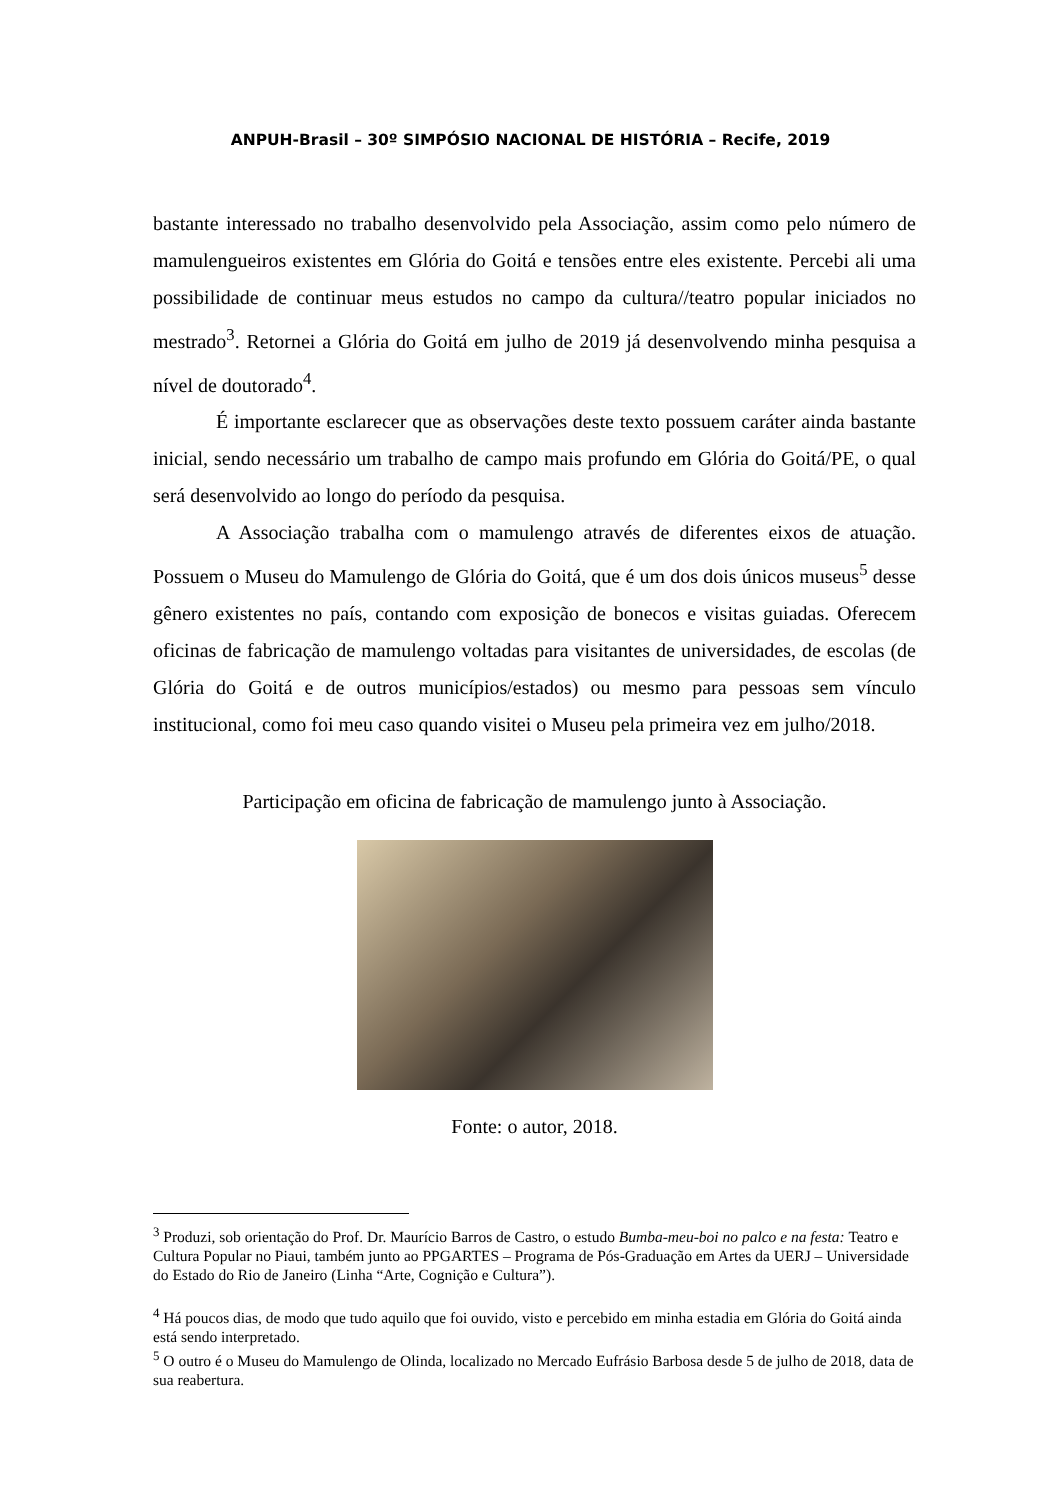ANPUH-Brasil – 30º SIMPÓSIO NACIONAL DE HISTÓRIA – Recife, 2019
bastante interessado no trabalho desenvolvido pela Associação, assim como pelo número de mamulengueiros existentes em Glória do Goitá e tensões entre eles existente. Percebi ali uma possibilidade de continuar meus estudos no campo da cultura//teatro popular iniciados no mestrado<sup>3</sup>. Retornei a Glória do Goitá em julho de 2019 já desenvolvendo minha pesquisa a nível de doutorado<sup>4</sup>.
É importante esclarecer que as observações deste texto possuem caráter ainda bastante inicial, sendo necessário um trabalho de campo mais profundo em Glória do Goitá/PE, o qual será desenvolvido ao longo do período da pesquisa.
A Associação trabalha com o mamulengo através de diferentes eixos de atuação. Possuem o Museu do Mamulengo de Glória do Goitá, que é um dos dois únicos museus<sup>5</sup> desse gênero existentes no país, contando com exposição de bonecos e visitas guiadas. Oferecem oficinas de fabricação de mamulengo voltadas para visitantes de universidades, de escolas (de Glória do Goitá e de outros municípios/estados) ou mesmo para pessoas sem vínculo institucional, como foi meu caso quando visitei o Museu pela primeira vez em julho/2018.
Participação em oficina de fabricação de mamulengo junto à Associação.
Fonte: o autor, 2018.
<sup>3</sup> Produzi, sob orientação do Prof. Dr. Maurício Barros de Castro, o estudo Bumba-meu-boi no palco e na festa: Teatro e Cultura Popular no Piaui, também junto ao PPGARTES – Programa de Pós-Graduação em Artes da UERJ – Universidade do Estado do Rio de Janeiro (Linha “Arte, Cognição e Cultura”).
<sup>4</sup> Há poucos dias, de modo que tudo aquilo que foi ouvido, visto e percebido em minha estadia em Glória do Goitá ainda está sendo interpretado.
<sup>5</sup> O outro é o Museu do Mamulengo de Olinda, localizado no Mercado Eufrásio Barbosa desde 5 de julho de 2018, data de sua reabertura.